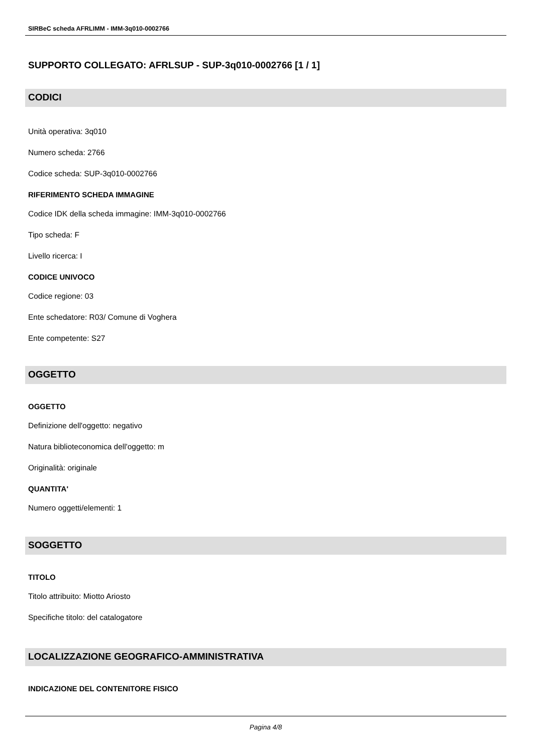SIRBeC scheda AFRLIMM - IMM-3q010-0002766
SUPPORTO COLLEGATO: AFRLSUP - SUP-3q010-0002766 [1 / 1]
CODICI
Unità operativa: 3q010
Numero scheda: 2766
Codice scheda: SUP-3q010-0002766
RIFERIMENTO SCHEDA IMMAGINE
Codice IDK della scheda immagine: IMM-3q010-0002766
Tipo scheda: F
Livello ricerca: I
CODICE UNIVOCO
Codice regione: 03
Ente schedatore: R03/ Comune di Voghera
Ente competente: S27
OGGETTO
OGGETTO
Definizione dell'oggetto: negativo
Natura biblioteconomica dell'oggetto: m
Originalità: originale
QUANTITA'
Numero oggetti/elementi: 1
SOGGETTO
TITOLO
Titolo attribuito: Miotto Ariosto
Specifiche titolo: del catalogatore
LOCALIZZAZIONE GEOGRAFICO-AMMINISTRATIVA
INDICAZIONE DEL CONTENITORE FISICO
Pagina 4/8